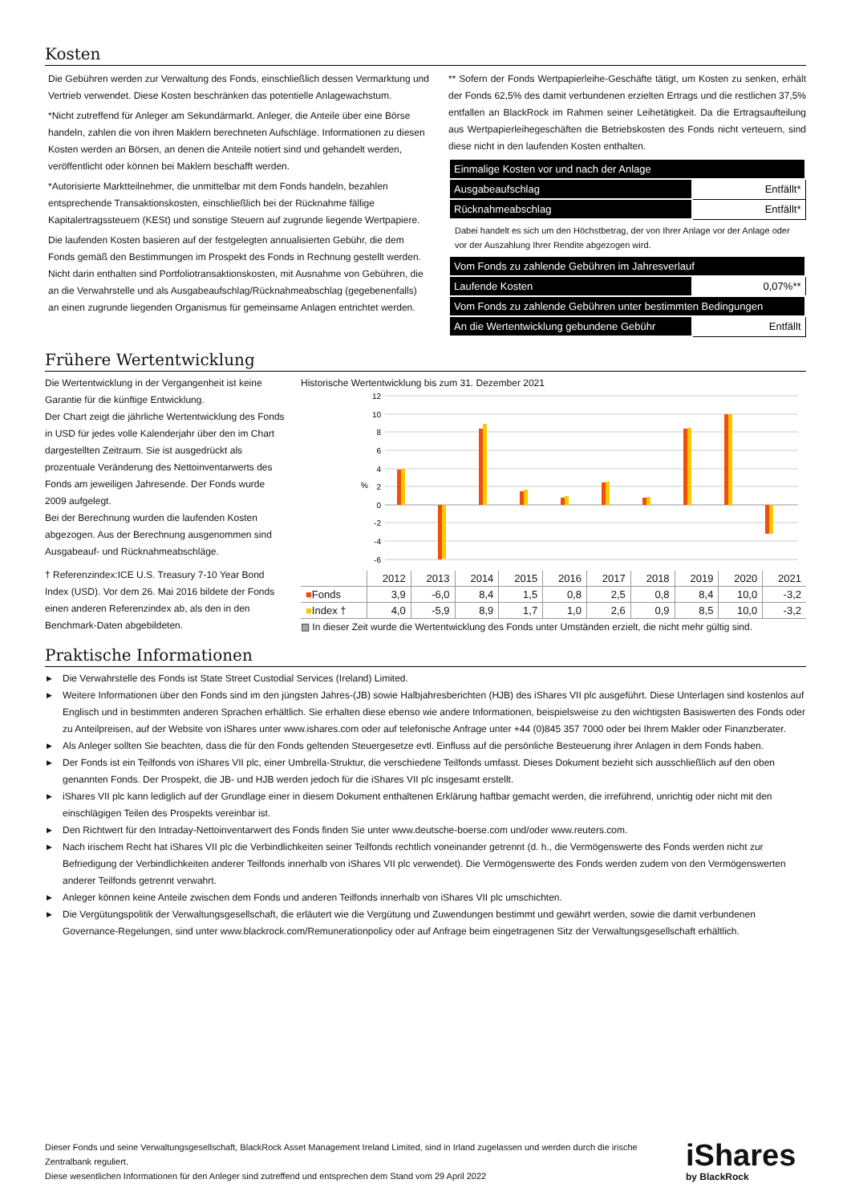Kosten
Die Gebühren werden zur Verwaltung des Fonds, einschließlich dessen Vermarktung und Vertrieb verwendet. Diese Kosten beschränken das potentielle Anlagewachstum.
*Nicht zutreffend für Anleger am Sekundärmarkt. Anleger, die Anteile über eine Börse handeln, zahlen die von ihren Maklern berechneten Aufschläge. Informationen zu diesen Kosten werden an Börsen, an denen die Anteile notiert sind und gehandelt werden, veröffentlicht oder können bei Maklern beschafft werden.
*Autorisierte Marktteilnehmer, die unmittelbar mit dem Fonds handeln, bezahlen entsprechende Transaktionskosten, einschließlich bei der Rücknahme fällige Kapitalertragssteuern (KESt) und sonstige Steuern auf zugrunde liegende Wertpapiere.
Die laufenden Kosten basieren auf der festgelegten annualisierten Gebühr, die dem Fonds gemäß den Bestimmungen im Prospekt des Fonds in Rechnung gestellt werden. Nicht darin enthalten sind Portfoliotransaktionskosten, mit Ausnahme von Gebühren, die an die Verwahrstelle und als Ausgabeaufschlag/Rücknahmeabschlag (gegebenenfalls) an einen zugrunde liegenden Organismus für gemeinsame Anlagen entrichtet werden.
** Sofern der Fonds Wertpapierleihe-Geschäfte tätigt, um Kosten zu senken, erhält der Fonds 62,5% des damit verbundenen erzielten Ertrags und die restlichen 37,5% entfallen an BlackRock im Rahmen seiner Leihetätigkeit. Da die Ertragsaufteilung aus Wertpapierleihegeschäften die Betriebskosten des Fonds nicht verteuern, sind diese nicht in den laufenden Kosten enthalten.
| Einmalige Kosten vor und nach der Anlage | |
| Ausgabeaufschlag | Entfällt* |
| Rücknahmeabschlag | Entfällt* |
Dabei handelt es sich um den Höchstbetrag, der von Ihrer Anlage vor der Anlage oder vor der Auszahlung Ihrer Rendite abgezogen wird.
| Vom Fonds zu zahlende Gebühren im Jahresverlauf | |
| Laufende Kosten | 0,07%** |
| Vom Fonds zu zahlende Gebühren unter bestimmten Bedingungen | |
| An die Wertentwicklung gebundene Gebühr | Entfällt |
Frühere Wertentwicklung
Die Wertentwicklung in der Vergangenheit ist keine Garantie für die künftige Entwicklung.
Der Chart zeigt die jährliche Wertentwicklung des Fonds in USD für jedes volle Kalenderjahr über den im Chart dargestellten Zeitraum. Sie ist ausgedrückt als prozentuale Veränderung des Nettoinventarwerts des Fonds am jeweiligen Jahresende. Der Fonds wurde 2009 aufgelegt.
Bei der Berechnung wurden die laufenden Kosten abgezogen. Aus der Berechnung ausgenommen sind Ausgabeauf- und Rücknahmeabschläge.
† Referenzindex:ICE U.S. Treasury 7-10 Year Bond Index (USD). Vor dem 26. Mai 2016 bildete der Fonds einen anderen Referenzindex ab, als den in den Benchmark-Daten abgebildeten.
Historische Wertentwicklung bis zum 31. Dezember 2021
12
10
8
6
4
2
0
-2
-4
-6
%
| | 2012 | 2013 | 2014 | 2015 | 2016 | 2017 | 2018 | 2019 | 2020 | 2021 |
| --- | --- | --- | --- | --- | --- | --- | --- | --- | --- | --- |
| ■ Fonds | 3,9 | -6,0 | 8,4 | 1,5 | 0,8 | 2,5 | 0,8 | 8,4 | 10,0 | -3,2 |
| ■ Index † | 4,0 | -5,9 | 8,9 | 1,7 | 1,0 | 2,6 | 0,9 | 8,5 | 10,0 | -3,2 |
▨ In dieser Zeit wurde die Wertentwicklung des Fonds unter Umständen erzielt, die nicht mehr gültig sind.
Praktische Informationen
▶ Die Verwahrstelle des Fonds ist State Street Custodial Services (Ireland) Limited.
▶ Weitere Informationen über den Fonds sind im den jüngsten Jahres-(JB) sowie Halbjahresberichten (HJB) des iShares VII plc ausgeführt. Diese Unterlagen sind kostenlos auf Englisch und in bestimmten anderen Sprachen erhältlich. Sie erhalten diese ebenso wie andere Informationen, beispielsweise zu den wichtigsten Basiswerten des Fonds oder zu Anteilpreisen, auf der Website von iShares unter www.ishares.com oder auf telefonische Anfrage unter +44 (0)845 357 7000 oder bei Ihrem Makler oder Finanzberater.
▶ Als Anleger sollten Sie beachten, dass die für den Fonds geltenden Steuergesetze evtl. Einfluss auf die persönliche Besteuerung ihrer Anlagen in dem Fonds haben.
▶ Der Fonds ist ein Teilfonds von iShares VII plc, einer Umbrella-Struktur, die verschiedene Teilfonds umfasst. Dieses Dokument bezieht sich ausschließlich auf den oben genannten Fonds. Der Prospekt, die JB- und HJB werden jedoch für die iShares VII plc insgesamt erstellt.
▶ iShares VII plc kann lediglich auf der Grundlage einer in diesem Dokument enthaltenen Erklärung haftbar gemacht werden, die irreführend, unrichtig oder nicht mit den einschlägigen Teilen des Prospekts vereinbar ist.
▶ Den Richtwert für den Intraday-Nettoinventarwert des Fonds finden Sie unter www.deutsche-boerse.com und/oder www.reuters.com.
▶ Nach irischem Recht hat iShares VII plc die Verbindlichkeiten seiner Teilfonds rechtlich voneinander getrennt (d. h., die Vermögenswerte des Fonds werden nicht zur Befriedigung der Verbindlichkeiten anderer Teilfonds innerhalb von iShares VII plc verwendet). Die Vermögenswerte des Fonds werden zudem von den Vermögenswerten anderer Teilfonds getrennt verwahrt.
▶ Anleger können keine Anteile zwischen dem Fonds und anderen Teilfonds innerhalb von iShares VII plc umschichten.
▶ Die Vergütungspolitik der Verwaltungsgesellschaft, die erläutert wie die Vergütung und Zuwendungen bestimmt und gewährt werden, sowie die damit verbundenen Governance-Regelungen, sind unter www.blackrock.com/Remunerationpolicy oder auf Anfrage beim eingetragenen Sitz der Verwaltungsgesellschaft erhältlich.
Dieser Fonds und seine Verwaltungsgesellschaft, BlackRock Asset Management Ireland Limited, sind in Irland zugelassen und werden durch die irische Zentralbank reguliert.
Diese wesentlichen Informationen für den Anleger sind zutreffend und entsprechen dem Stand vom 29 April 2022
iShares
by BlackRock